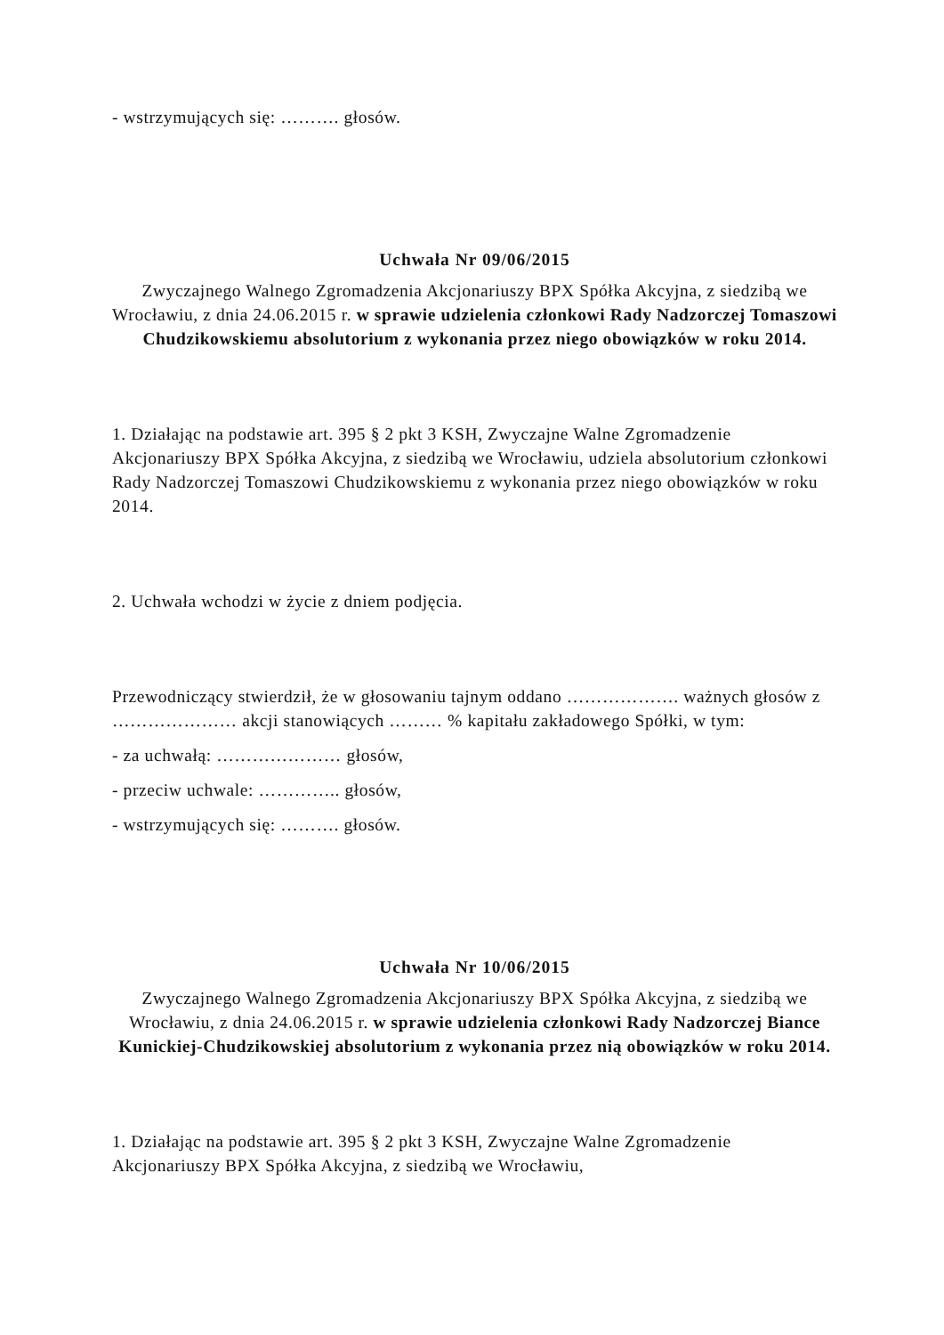- wstrzymujących się: ………. głosów.
Uchwała Nr 09/06/2015
Zwyczajnego Walnego Zgromadzenia Akcjonariuszy BPX Spółka Akcyjna, z siedzibą we Wrocławiu, z dnia 24.06.2015 r. w sprawie udzielenia członkowi Rady Nadzorczej Tomaszowi Chudzikowskiemu absolutorium z wykonania przez niego obowiązków w roku 2014.
1. Działając na podstawie art. 395 § 2 pkt 3 KSH, Zwyczajne Walne Zgromadzenie Akcjonariuszy BPX Spółka Akcyjna, z siedzibą we Wrocławiu, udziela absolutorium członkowi Rady Nadzorczej Tomaszowi Chudzikowskiemu z wykonania przez niego obowiązków w roku 2014.
2. Uchwała wchodzi w życie z dniem podjęcia.
Przewodniczący stwierdził, że w głosowaniu tajnym oddano ………………. ważnych głosów z ………………… akcji stanowiących ……… % kapitału zakładowego Spółki, w tym:
- za uchwałą: ………………… głosów,
- przeciw uchwale: ………….. głosów,
- wstrzymujących się: ………. głosów.
Uchwała Nr 10/06/2015
Zwyczajnego Walnego Zgromadzenia Akcjonariuszy BPX Spółka Akcyjna, z siedzibą we Wrocławiu, z dnia 24.06.2015 r. w sprawie udzielenia członkowi Rady Nadzorczej Biance Kunickiej-Chudzikowskiej absolutorium z wykonania przez nią obowiązków w roku 2014.
1. Działając na podstawie art. 395 § 2 pkt 3 KSH, Zwyczajne Walne Zgromadzenie Akcjonariuszy BPX Spółka Akcyjna, z siedzibą we Wrocławiu,